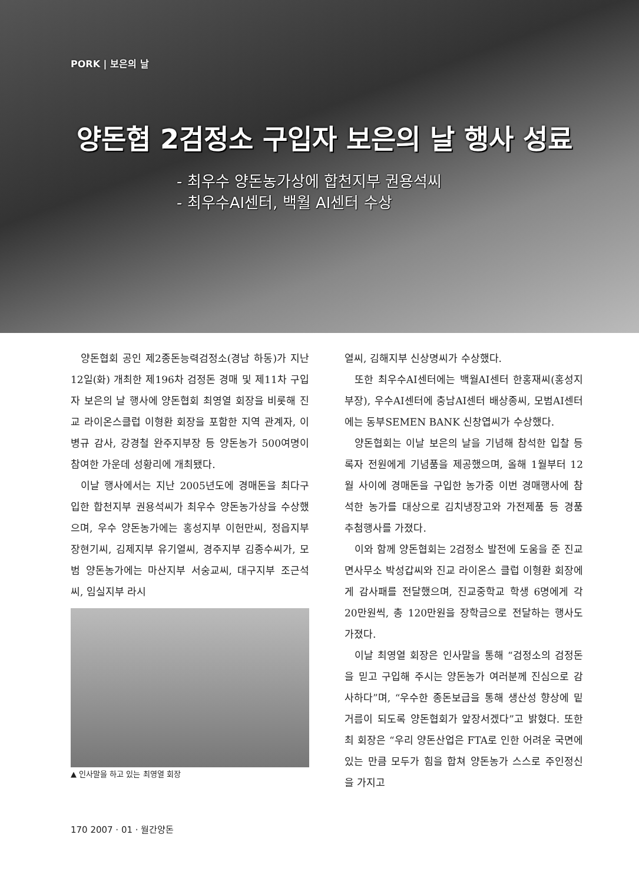PORK | 보은의 날
양돈협 2검정소 구입자 보은의 날 행사 성료
- 최우수 양돈농가상에 합천지부 권용석씨
- 최우수AI센터, 백월 AI센터 수상
양돈협회 공인 제2종돈능력검정소(경남 하동)가 지난 12일(화) 개최한 제196차 검정돈 경매 및 제11차 구입자 보은의 날 행사에 양돈협회 최영열 회장을 비롯해 진교 라이온스클럽 이형환 회장을 포함한 지역 관계자, 이병규 감사, 강경철 완주지부장 등 양돈농가 500여명이 참여한 가운데 성황리에 개최됐다.
이날 행사에서는 지난 2005년도에 경매돈을 최다구입한 합천지부 권용석씨가 최우수 양돈농가상을 수상했으며, 우수 양돈농가에는 홍성지부 이헌만씨, 정읍지부 장현기씨, 김제지부 유기열씨, 경주지부 김종수씨가, 모범 양돈농가에는 마산지부 서숭교씨, 대구지부 조근석씨, 임실지부 라시
▲ 인사말을 하고 있는 최영열 회장
열씨, 김해지부 신상명씨가 수상했다.
또한 최우수AI센터에는 백월AI센터 한홍재씨(홍성지부장), 우수AI센터에 충남AI센터 배상종씨, 모범AI센터에는 동부SEMEN BANK 신창엽씨가 수상했다.
양돈협회는 이날 보은의 날을 기념해 참석한 입찰 등록자 전원에게 기념품을 제공했으며, 올해 1월부터 12월 사이에 경매돈을 구입한 농가중 이번 경매행사에 참석한 농가를 대상으로 김치냉장고와 가전제품 등 경품 추첨행사를 가졌다.
이와 함께 양돈협회는 2검정소 발전에 도움을 준 진교면사무소 박성갑씨와 진교 라이온스 클럽 이형환 회장에게 감사패를 전달했으며, 진교중학교 학생 6명에게 각 20만원씩, 총 120만원을 장학금으로 전달하는 행사도 가졌다.
이날 최영열 회장은 인사말을 통해 “검정소의 검정돈을 믿고 구입해 주시는 양돈농가 여러분께 진심으로 감사하다”며, “우수한 종돈보급을 통해 생산성 향상에 밑거름이 되도록 양돈협회가 앞장서겠다”고 밝혔다. 또한 최 회장은 “우리 양돈산업은 FTA로 인한 어려운 국면에 있는 만큼 모두가 힘을 합쳐 양돈농가 스스로 주인정신을 가지고
170 2007 · 01 · 월간양돈